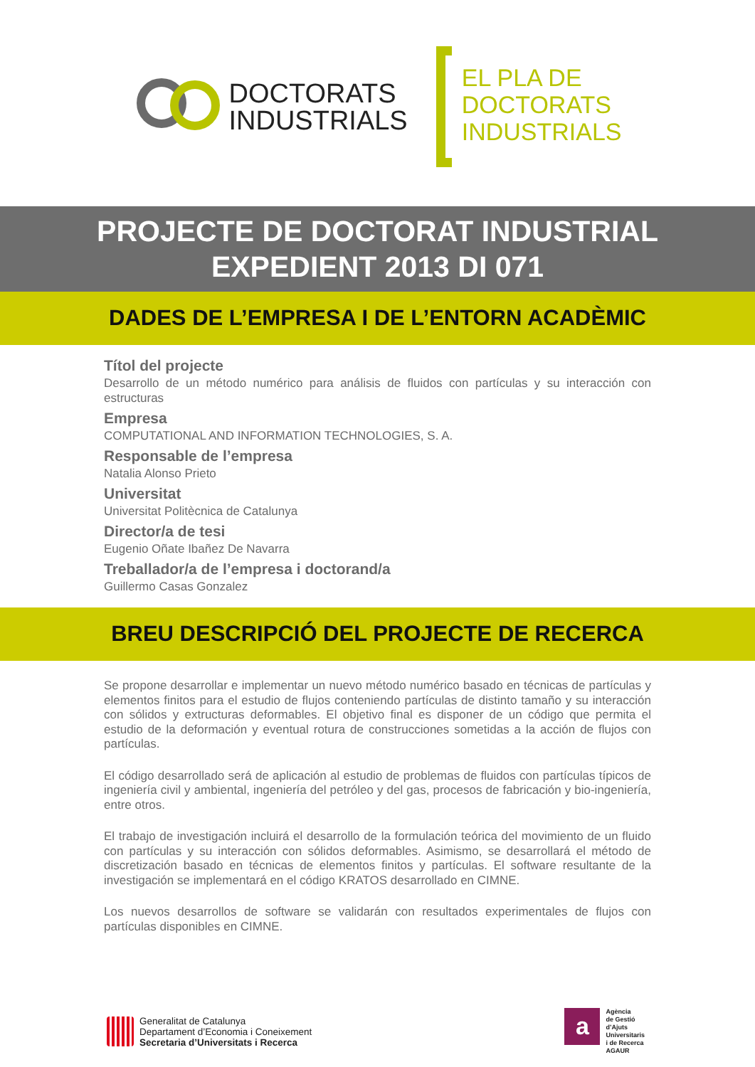DOCTORATS
INDUSTRIALS
EL PLA DE
DOCTORATS
INDUSTRIALS
PROJECTE DE DOCTORAT INDUSTRIAL
EXPEDIENT 2013 DI 071
DADES DE L’EMPRESA I DE L’ENTORN ACADÈMIC
Títol del projecte
Desarrollo de un método numérico para análisis de fluidos con partículas y su interacción con estructuras
Empresa
COMPUTATIONAL AND INFORMATION TECHNOLOGIES, S. A.
Responsable de l’empresa
Natalia Alonso Prieto
Universitat
Universitat Politècnica de Catalunya
Director/a de tesi
Eugenio Oñate Ibañez De Navarra
Treballador/a de l’empresa i doctorand/a
Guillermo Casas Gonzalez
BREU DESCRIPCIÓ DEL PROJECTE DE RECERCA
Se propone desarrollar e implementar un nuevo método numérico basado en técnicas de partículas y elementos finitos para el estudio de flujos conteniendo partículas de distinto tamaño y su interacción con sólidos y extructuras deformables. El objetivo final es disponer de un código que permita el estudio de la deformación y eventual rotura de construcciones sometidas a la acción de flujos con partículas.
El código desarrollado será de aplicación al estudio de problemas de fluidos con partículas típicos de ingeniería civil y ambiental, ingeniería del petróleo y del gas, procesos de fabricación y bio-ingeniería, entre otros.
El trabajo de investigación incluirá el desarrollo de la formulación teórica del movimiento de un fluido con partículas y su interacción con sólidos deformables. Asimismo, se desarrollará el método de discretización basado en técnicas de elementos finitos y partículas. El software resultante de la investigación se implementará en el código KRATOS desarrollado en CIMNE.
Los nuevos desarrollos de software se validarán con resultados experimentales de flujos con partículas disponibles en CIMNE.
Generalitat de Catalunya
Departament d’Economia i Coneixement
Secretaria d’Universitats i Recerca
a
Agència
de Gestió
d’Ajuts
Universitaris
i de Recerca
AGAUR